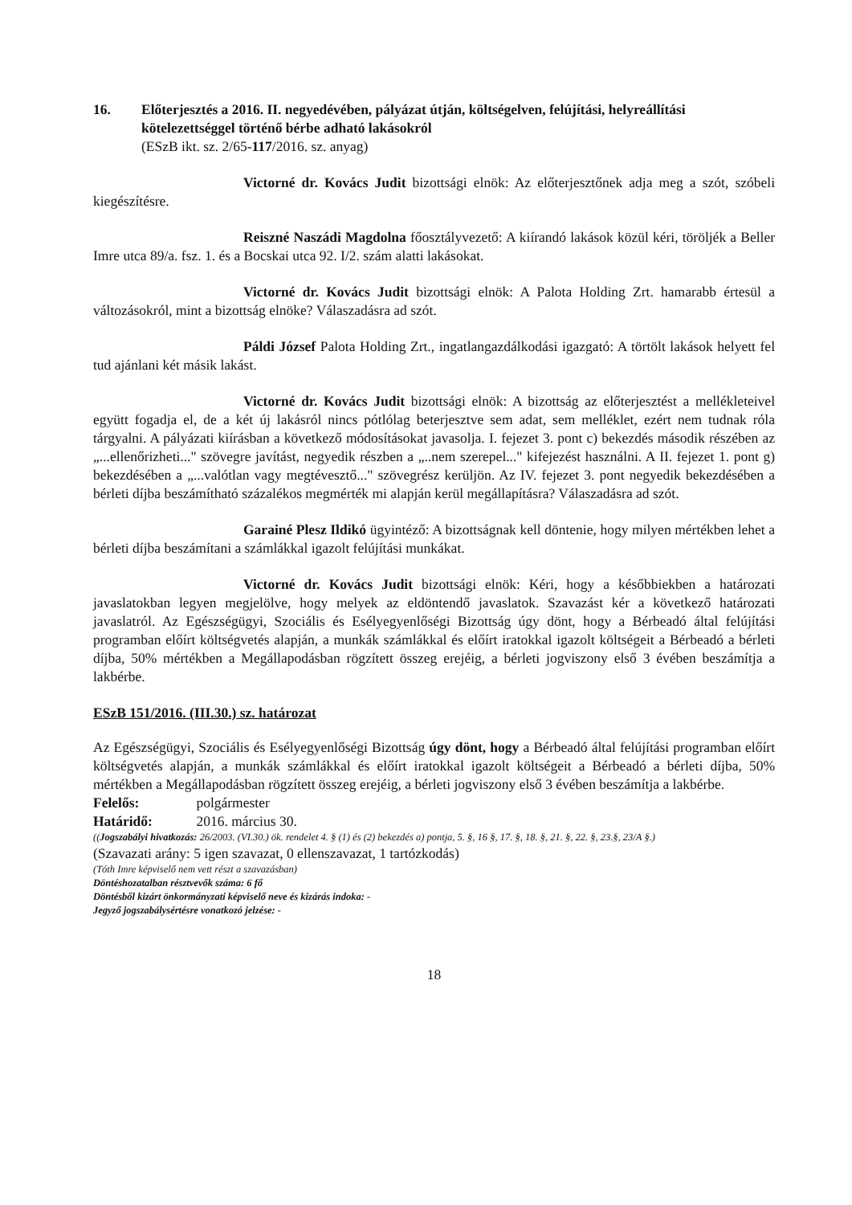16. Előterjesztés a 2016. II. negyedévében, pályázat útján, költségelven, felújítási, helyreállítási kötelezettséggel történő bérbe adható lakásokról
(ESzB ikt. sz. 2/65-117/2016. sz. anyag)
Victorné dr. Kovács Judit bizottsági elnök: Az előterjesztőnek adja meg a szót, szóbeli kiegészítésre.
Reiszné Naszádi Magdolna főosztályvezető: A kiírandó lakások közül kéri, töröljék a Beller Imre utca 89/a. fsz. 1. és a Bocskai utca 92. I/2. szám alatti lakásokat.
Victorné dr. Kovács Judit bizottsági elnök: A Palota Holding Zrt. hamarabb értesül a változásokról, mint a bizottság elnöke? Válaszadásra ad szót.
Páldi József Palota Holding Zrt., ingatlangazdálkodási igazgató: A törtölt lakások helyett fel tud ajánlani két másik lakást.
Victorné dr. Kovács Judit bizottsági elnök: A bizottság az előterjesztést a mellékleteivel együtt fogadja el, de a két új lakásról nincs pótlólag beterjesztve sem adat, sem melléklet, ezért nem tudnak róla tárgyalni. A pályázati kiírásban a következő módosításokat javasolja. I. fejezet 3. pont c) bekezdés második részében az „...ellenőrizheti..." szövegre javítást, negyedik részben a „..nem szerepel..." kifejezést használni. A II. fejezet 1. pont g) bekezdésében a „...valótlan vagy megtévesztő..." szövegrész kerüljön. Az IV. fejezet 3. pont negyedik bekezdésében a bérleti díjba beszámítható százalékos megmérték mi alapján kerül megállapításra? Válaszadásra ad szót.
Garainé Plesz Ildikó ügyintéző: A bizottságnak kell döntenie, hogy milyen mértékben lehet a bérleti díjba beszámítani a számlákkal igazolt felújítási munkákat.
Victorné dr. Kovács Judit bizottsági elnök: Kéri, hogy a későbbiekben a határozati javaslatokban legyen megjelölve, hogy melyek az eldöntendő javaslatok. Szavazást kér a következő határozati javaslatról. Az Egészségügyi, Szociális és Esélyegyenlőségi Bizottság úgy dönt, hogy a Bérbeadó által felújítási programban előírt költségvetés alapján, a munkák számlákkal és előírt iratokkal igazolt költségeit a Bérbeadó a bérleti díjba, 50% mértékben a Megállapodásban rögzített összeg erejéig, a bérleti jogviszony első 3 évében beszámítja a lakbérbe.
ESzB 151/2016. (III.30.) sz. határozat
Az Egészségügyi, Szociális és Esélyegyenlőségi Bizottság úgy dönt, hogy a Bérbeadó által felújítási programban előírt költségvetés alapján, a munkák számlákkal és előírt iratokkal igazolt költségeit a Bérbeadó a bérleti díjba, 50% mértékben a Megállapodásban rögzített összeg erejéig, a bérleti jogviszony első 3 évében beszámítja a lakbérbe.
Felelős: polgármester
Határidő: 2016. március 30.
((Jogszabályi hivatkozás: 26/2003. (VI.30.) ök. rendelet 4. § (1) és (2) bekezdés a) pontja, 5. §, 16 §, 17. §, 18. §, 21. §, 22. §, 23.§, 23/A §.)
(Szavazati arány: 5 igen szavazat, 0 ellenszavazat, 1 tartózkodás)
(Tóth Imre képviselő nem vett részt a szavazásban)
Döntéshozatalban résztvevők száma: 6 fő
Döntésből kizárt önkormányzati képviselő neve és kizárás indoka: -
Jegyző jogszabálysértésre vonatkozó jelzése: -
18